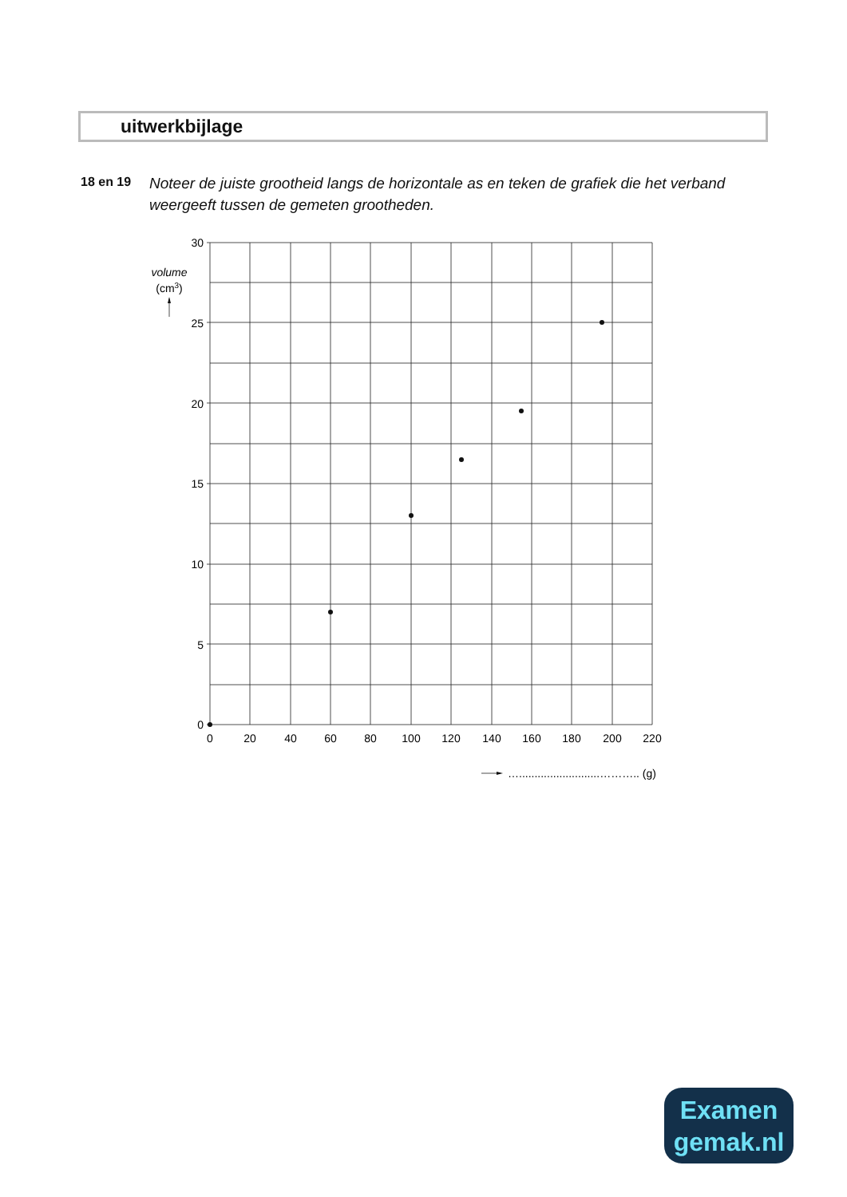uitwerkbijlage
18 en 19 Noteer de juiste grootheid langs de horizontale as en teken de grafiek die het verband weergeeft tussen de gemeten grootheden.
30
25
20
15
10
5
0
0
20
40
60
80
100
120
140
160
180
200
220
volume
(cm3)
…..........................……….. (g)
Examen
gemak.nl